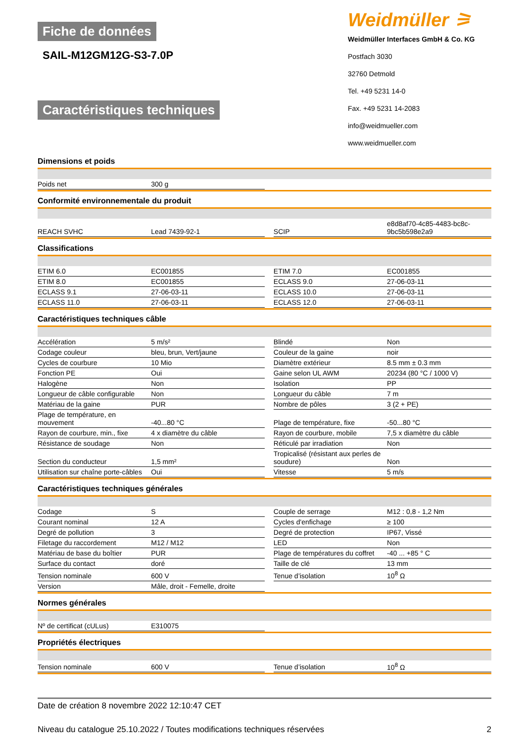Fiche de données
SAIL-M12GM12G-S3-7.0P
Caractéristiques techniques
Weidmüller ⚞
Weidmüller Interfaces GmbH & Co. KG
Postfach 3030
32760 Detmold
Tel. +49 5231 14-0
Fax. +49 5231 14-2083
info@weidmueller.com
www.weidmueller.com
Dimensions et poids
| Poids net | 300 g | | | |
Conformité environnementale du produit
| REACH SVHC | Lead 7439-92-1 | | SCIP | e8d8af70-4c85-4483-bc8c-9bc5b598e2a9 |
Classifications
| ETIM 6.0 | EC001855 | | ETIM 7.0 | EC001855 |
| ETIM 8.0 | EC001855 | | ECLASS 9.0 | 27-06-03-11 |
| ECLASS 9.1 | 27-06-03-11 | | ECLASS 10.0 | 27-06-03-11 |
| ECLASS 11.0 | 27-06-03-11 | | ECLASS 12.0 | 27-06-03-11 |
Caractéristiques techniques câble
| Accélération | 5 m/s² | | Blindé | Non |
| Codage couleur | bleu, brun, Vert/jaune | | Couleur de la gaine | noir |
| Cycles de courbure | 10 Mio | | Diamètre extérieur | 8.5 mm ± 0.3 mm |
| Fonction PE | Oui | | Gaine selon UL AWM | 20234 (80 °C / 1000 V) |
| Halogène | Non | | Isolation | PP |
| Longueur de câble configurable | Non | | Longueur du câble | 7 m |
| Matériau de la gaine | PUR | | Nombre de pôles | 3 (2 + PE) |
| Plage de température, en mouvement | -40...80 °C | | Plage de température, fixe | -50...80 °C |
| Rayon de courbure, min., fixe | 4 x diamètre du câble | | Rayon de courbure, mobile | 7,5 x diamètre du câble |
| Résistance de soudage | Non | | Réticulé par irradiation | Non |
| Section du conducteur | 1,5 mm² | | Tropicalisé (résistant aux perles de soudure) | Non |
| Utilisation sur chaîne porte-câbles | Oui | | Vitesse | 5 m/s |
Caractéristiques techniques générales
| Codage | S | | Couple de serrage | M12 : 0,8 - 1,2 Nm |
| Courant nominal | 12 A | | Cycles d'enfichage | ≥ 100 |
| Degré de pollution | 3 | | Degré de protection | IP67, Vissé |
| Filetage du raccordement | M12 / M12 | | LED | Non |
| Matériau de base du boîtier | PUR | | Plage de températures du coffret | -40 ... +85 ° C |
| Surface du contact | doré | | Taille de clé | 13 mm |
| Tension nominale | 600 V | | Tenue d’isolation | 10<sup>8</sup> Ω |
| Version | Mâle, droit - Femelle, droite | | | |
Normes générales
| Nº de certificat (cULus) | E310075 | | | |
Propriétés électriques
| Tension nominale | 600 V | | Tenue d’isolation | 10<sup>8</sup> Ω |
Date de création 8 novembre 2022 12:10:47 CET
Niveau du catalogue 25.10.2022 / Toutes modifications techniques réservées 2